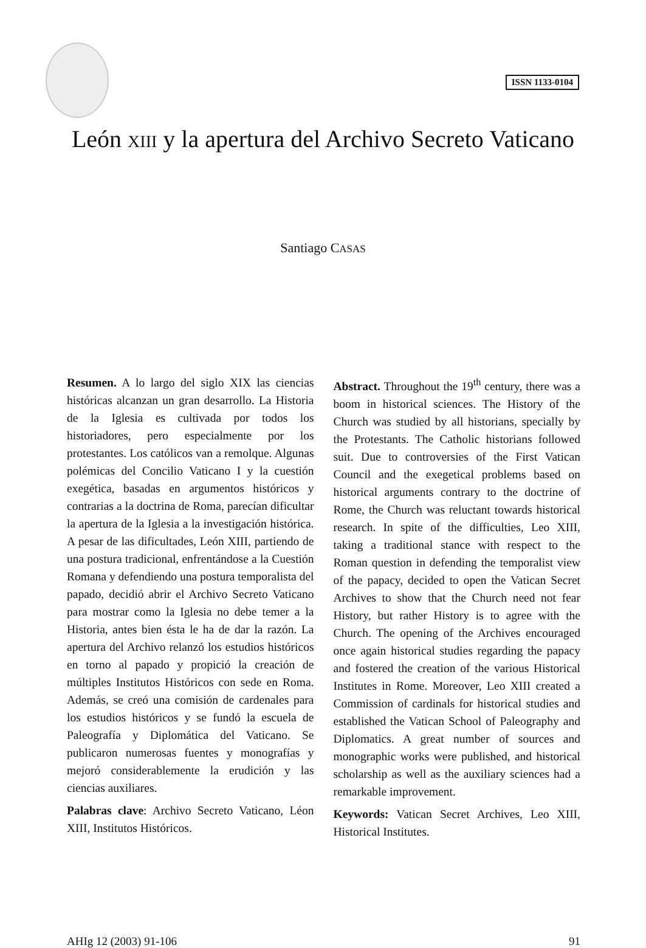ISSN 1133-0104
León xiii y la apertura del Archivo Secreto Vaticano
Santiago CASAS
Resumen. A lo largo del siglo XIX las ciencias históricas alcanzan un gran desarrollo. La Historia de la Iglesia es cultivada por todos los historiadores, pero especialmente por los protestantes. Los católicos van a remolque. Algunas polémicas del Concilio Vaticano I y la cuestión exegética, basadas en argumentos históricos y contrarias a la doctrina de Roma, parecían dificultar la apertura de la Iglesia a la investigación histórica. A pesar de las dificultades, León XIII, partiendo de una postura tradicional, enfrentándose a la Cuestión Romana y defendiendo una postura temporalista del papado, decidió abrir el Archivo Secreto Vaticano para mostrar como la Iglesia no debe temer a la Historia, antes bien ésta le ha de dar la razón. La apertura del Archivo relanzó los estudios históricos en torno al papado y propició la creación de múltiples Institutos Históricos con sede en Roma. Además, se creó una comisión de cardenales para los estudios históricos y se fundó la escuela de Paleografía y Diplomática del Vaticano. Se publicaron numerosas fuentes y monografías y mejoró considerablemente la erudición y las ciencias auxiliares.
Palabras clave: Archivo Secreto Vaticano, Léon XIII, Institutos Históricos.
Abstract. Throughout the 19<sup>th</sup> century, there was a boom in historical sciences. The History of the Church was studied by all historians, specially by the Protestants. The Catholic historians followed suit. Due to controversies of the First Vatican Council and the exegetical problems based on historical arguments contrary to the doctrine of Rome, the Church was reluctant towards historical research. In spite of the difficulties, Leo XIII, taking a traditional stance with respect to the Roman question in defending the temporalist view of the papacy, decided to open the Vatican Secret Archives to show that the Church need not fear History, but rather History is to agree with the Church. The opening of the Archives encouraged once again historical studies regarding the papacy and fostered the creation of the various Historical Institutes in Rome. Moreover, Leo XIII created a Commission of cardinals for historical studies and established the Vatican School of Paleography and Diplomatics. A great number of sources and monographic works were published, and historical scholarship as well as the auxiliary sciences had a remarkable improvement.
Keywords: Vatican Secret Archives, Leo XIII, Historical Institutes.
AHIg 12 (2003) 91-106 91